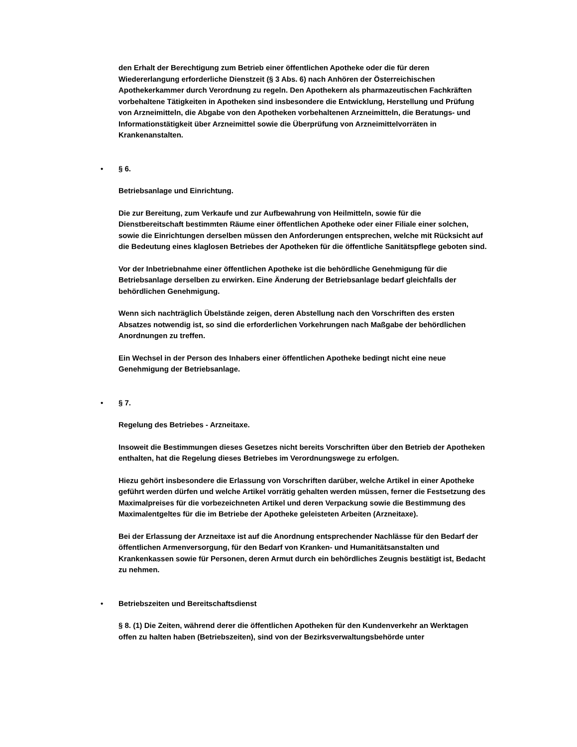den Erhalt der Berechtigung zum Betrieb einer öffentlichen Apotheke oder die für deren Wiedererlangung erforderliche Dienstzeit (§ 3 Abs. 6) nach Anhören der Österreichischen Apothekerkammer durch Verordnung zu regeln. Den Apothekern als pharmazeutischen Fachkräften vorbehaltene Tätigkeiten in Apotheken sind insbesondere die Entwicklung, Herstellung und Prüfung von Arzneimitteln, die Abgabe von den Apotheken vorbehaltenen Arzneimitteln, die Beratungs- und Informationstätigkeit über Arzneimittel sowie die Überprüfung von Arzneimittelvorräten in Krankenanstalten.
• § 6.
Betriebsanlage und Einrichtung.
Die zur Bereitung, zum Verkaufe und zur Aufbewahrung von Heilmitteln, sowie für die Dienstbereitschaft bestimmten Räume einer öffentlichen Apotheke oder einer Filiale einer solchen, sowie die Einrichtungen derselben müssen den Anforderungen entsprechen, welche mit Rücksicht auf die Bedeutung eines klaglosen Betriebes der Apotheken für die öffentliche Sanitätspflege geboten sind.
Vor der Inbetriebnahme einer öffentlichen Apotheke ist die behördliche Genehmigung für die Betriebsanlage derselben zu erwirken. Eine Änderung der Betriebsanlage bedarf gleichfalls der behördlichen Genehmigung.
Wenn sich nachträglich Übelstände zeigen, deren Abstellung nach den Vorschriften des ersten Absatzes notwendig ist, so sind die erforderlichen Vorkehrungen nach Maßgabe der behördlichen Anordnungen zu treffen.
Ein Wechsel in der Person des Inhabers einer öffentlichen Apotheke bedingt nicht eine neue Genehmigung der Betriebsanlage.
• § 7.
Regelung des Betriebes - Arzneitaxe.
Insoweit die Bestimmungen dieses Gesetzes nicht bereits Vorschriften über den Betrieb der Apotheken enthalten, hat die Regelung dieses Betriebes im Verordnungswege zu erfolgen.
Hiezu gehört insbesondere die Erlassung von Vorschriften darüber, welche Artikel in einer Apotheke geführt werden dürfen und welche Artikel vorrätig gehalten werden müssen, ferner die Festsetzung des Maximalpreises für die vorbezeichneten Artikel und deren Verpackung sowie die Bestimmung des Maximalentgeltes für die im Betriebe der Apotheke geleisteten Arbeiten (Arzneitaxe).
Bei der Erlassung der Arzneitaxe ist auf die Anordnung entsprechender Nachlässe für den Bedarf der öffentlichen Armenversorgung, für den Bedarf von Kranken- und Humanitätsanstalten und Krankenkassen sowie für Personen, deren Armut durch ein behördliches Zeugnis bestätigt ist, Bedacht zu nehmen.
• Betriebszeiten und Bereitschaftsdienst
§ 8. (1) Die Zeiten, während derer die öffentlichen Apotheken für den Kundenverkehr an Werktagen offen zu halten haben (Betriebszeiten), sind von der Bezirksverwaltungsbehörde unter